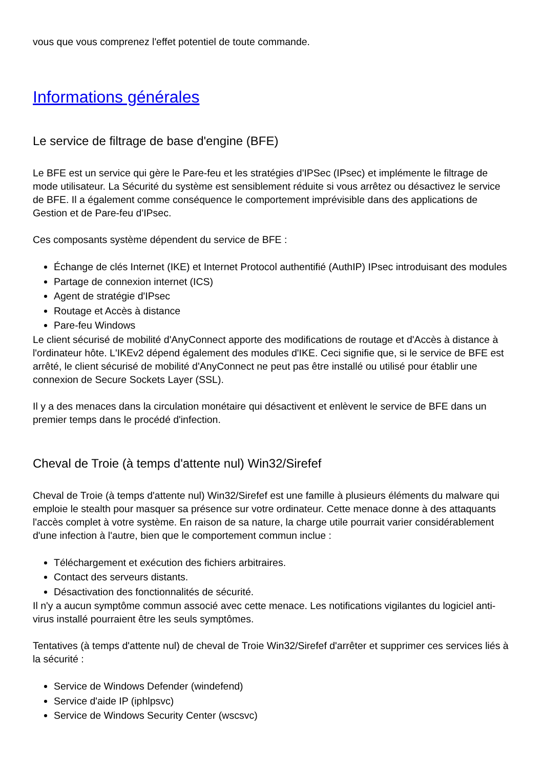vous que vous comprenez l'effet potentiel de toute commande.
Informations générales
Le service de filtrage de base d'engine (BFE)
Le BFE est un service qui gère le Pare-feu et les stratégies d'IPSec (IPsec) et implémente le filtrage de mode utilisateur. La Sécurité du système est sensiblement réduite si vous arrêtez ou désactivez le service de BFE. Il a également comme conséquence le comportement imprévisible dans des applications de Gestion et de Pare-feu d'IPsec.
Ces composants système dépendent du service de BFE :
Échange de clés Internet (IKE) et Internet Protocol authentifié (AuthIP) IPsec introduisant des modules
Partage de connexion internet (ICS)
Agent de stratégie d'IPsec
Routage et Accès à distance
Pare-feu Windows
Le client sécurisé de mobilité d'AnyConnect apporte des modifications de routage et d'Accès à distance à l'ordinateur hôte. L'IKEv2 dépend également des modules d'IKE. Ceci signifie que, si le service de BFE est arrêté, le client sécurisé de mobilité d'AnyConnect ne peut pas être installé ou utilisé pour établir une connexion de Secure Sockets Layer (SSL).
Il y a des menaces dans la circulation monétaire qui désactivent et enlèvent le service de BFE dans un premier temps dans le procédé d'infection.
Cheval de Troie (à temps d'attente nul) Win32/Sirefef
Cheval de Troie (à temps d'attente nul) Win32/Sirefef est une famille à plusieurs éléments du malware qui emploie le stealth pour masquer sa présence sur votre ordinateur. Cette menace donne à des attaquants l'accès complet à votre système. En raison de sa nature, la charge utile pourrait varier considérablement d'une infection à l'autre, bien que le comportement commun inclue :
Téléchargement et exécution des fichiers arbitraires.
Contact des serveurs distants.
Désactivation des fonctionnalités de sécurité.
Il n'y a aucun symptôme commun associé avec cette menace. Les notifications vigilantes du logiciel anti-virus installé pourraient être les seuls symptômes.
Tentatives (à temps d'attente nul) de cheval de Troie Win32/Sirefef d'arrêter et supprimer ces services liés à la sécurité :
Service de Windows Defender (windefend)
Service d'aide IP (iphlpsvc)
Service de Windows Security Center (wscsvc)